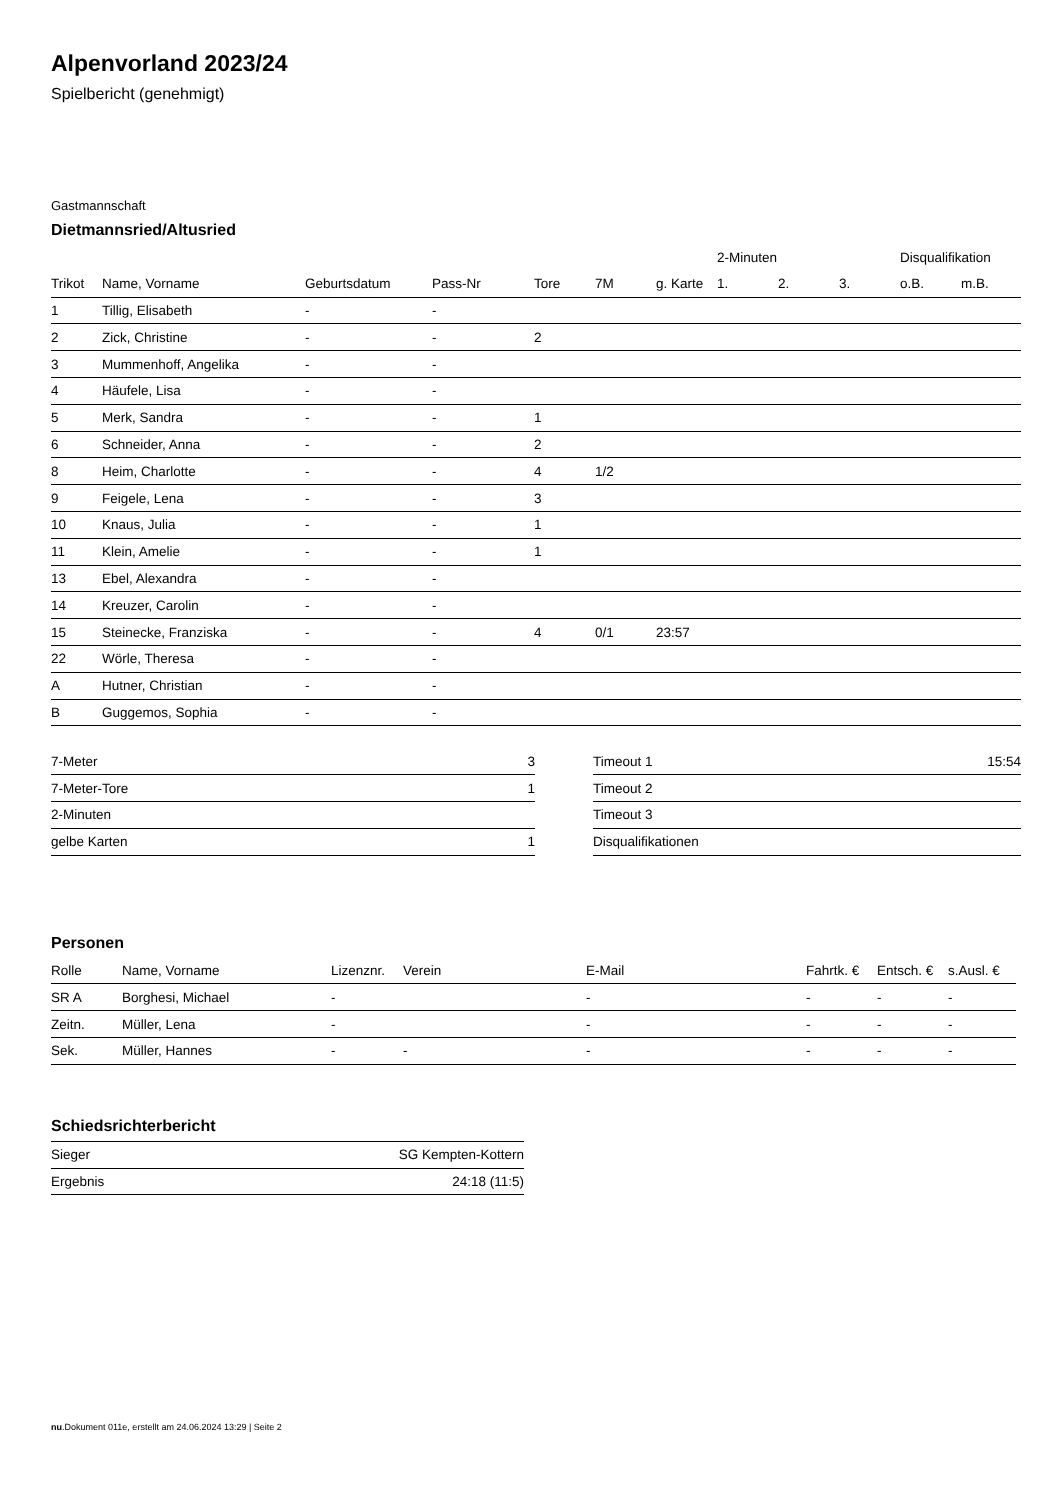Alpenvorland 2023/24
Spielbericht (genehmigt)
Gastmannschaft
Dietmannsried/Altusried
| | | | | | | | 2-Minuten | | | Disqualifikation | |
| --- | --- | --- | --- | --- | --- | --- | --- | --- | --- | --- | --- |
| Trikot | Name, Vorname | Geburtsdatum | Pass-Nr | Tore | 7M | g. Karte | 1. | 2. | 3. | o.B. | m.B. |
| 1 | Tillig, Elisabeth | - | - | | | | | | | | |
| 2 | Zick, Christine | - | - | 2 | | | | | | | |
| 3 | Mummenhoff, Angelika | - | - | | | | | | | | |
| 4 | Häufele, Lisa | - | - | | | | | | | | |
| 5 | Merk, Sandra | - | - | 1 | | | | | | | |
| 6 | Schneider, Anna | - | - | 2 | | | | | | | |
| 8 | Heim, Charlotte | - | - | 4 | 1/2 | | | | | | |
| 9 | Feigele, Lena | - | - | 3 | | | | | | | |
| 10 | Knaus, Julia | - | - | 1 | | | | | | | |
| 11 | Klein, Amelie | - | - | 1 | | | | | | | |
| 13 | Ebel, Alexandra | - | - | | | | | | | | |
| 14 | Kreuzer, Carolin | - | - | | | | | | | | |
| 15 | Steinecke, Franziska | - | - | 4 | 0/1 | 23:57 | | | | | |
| 22 | Wörle, Theresa | - | - | | | | | | | | |
| A | Hutner, Christian | - | - | | | | | | | | |
| B | Guggemos, Sophia | - | - | | | | | | | | |
| 7-Meter | 3 |
| 7-Meter-Tore | 1 |
| 2-Minuten | |
| gelbe Karten | 1 |
| Timeout 1 | 15:54 |
| Timeout 2 | |
| Timeout 3 | |
| Disqualifikationen | |
Personen
| Rolle | Name, Vorname | Lizenznr. | Verein | E-Mail | Fahrtk. € | Entsch. € | s.Ausl. € |
| --- | --- | --- | --- | --- | --- | --- | --- |
| SR A | Borghesi, Michael | - | | - | - | - | - |
| Zeitn. | Müller, Lena | - | | - | - | - | - |
| Sek. | Müller, Hannes | - | - | - | - | - | - |
Schiedsrichterbericht
| Sieger | SG Kempten-Kottern |
| Ergebnis | 24:18 (11:5) |
nu.Dokument 011e, erstellt am 24.06.2024 13:29 | Seite 2